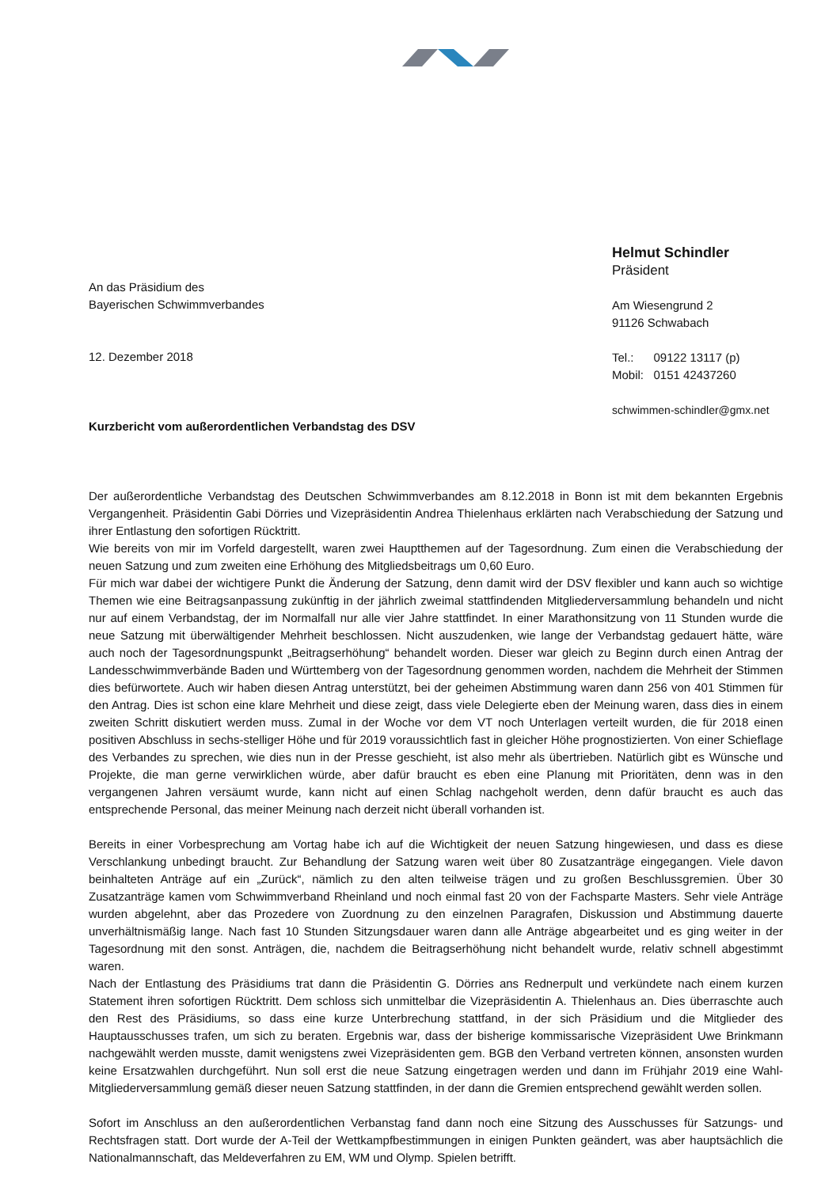An das Präsidium des
Bayerischen Schwimmverbandes
12. Dezember 2018
Kurzbericht vom außerordentlichen Verbandstag des DSV
Helmut Schindler
Präsident
Am Wiesengrund 2
91126 Schwabach
Tel.: 09122 13117 (p)
Mobil: 0151 42437260
schwimmen-schindler@gmx.net
Der außerordentliche Verbandstag des Deutschen Schwimmverbandes am 8.12.2018 in Bonn ist mit dem bekannten Ergebnis Vergangenheit. Präsidentin Gabi Dörries und Vizepräsidentin Andrea Thielenhaus erklärten nach Verabschiedung der Satzung und ihrer Entlastung den sofortigen Rücktritt.
Wie bereits von mir im Vorfeld dargestellt, waren zwei Hauptthemen auf der Tagesordnung. Zum einen die Verabschiedung der neuen Satzung und zum zweiten eine Erhöhung des Mitgliedsbeitrags um 0,60 Euro.
Für mich war dabei der wichtigere Punkt die Änderung der Satzung, denn damit wird der DSV flexibler und kann auch so wichtige Themen wie eine Beitragsanpassung zukünftig in der jährlich zweimal stattfindenden Mitgliederversammlung behandeln und nicht nur auf einem Verbandstag, der im Normalfall nur alle vier Jahre stattfindet. In einer Marathonsitzung von 11 Stunden wurde die neue Satzung mit überwältigender Mehrheit beschlossen. Nicht auszudenken, wie lange der Verbandstag gedauert hätte, wäre auch noch der Tagesordnungspunkt „Beitragserhöhung“ behandelt worden. Dieser war gleich zu Beginn durch einen Antrag der Landesschwimmverbände Baden und Württemberg von der Tagesordnung genommen worden, nachdem die Mehrheit der Stimmen dies befürwortete. Auch wir haben diesen Antrag unterstützt, bei der geheimen Abstimmung waren dann 256 von 401 Stimmen für den Antrag. Dies ist schon eine klare Mehrheit und diese zeigt, dass viele Delegierte eben der Meinung waren, dass dies in einem zweiten Schritt diskutiert werden muss. Zumal in der Woche vor dem VT noch Unterlagen verteilt wurden, die für 2018 einen positiven Abschluss in sechs-stelliger Höhe und für 2019 voraussichtlich fast in gleicher Höhe prognostizierten. Von einer Schieflage des Verbandes zu sprechen, wie dies nun in der Presse geschieht, ist also mehr als übertrieben. Natürlich gibt es Wünsche und Projekte, die man gerne verwirklichen würde, aber dafür braucht es eben eine Planung mit Prioritäten, denn was in den vergangenen Jahren versäumt wurde, kann nicht auf einen Schlag nachgeholt werden, denn dafür braucht es auch das entsprechende Personal, das meiner Meinung nach derzeit nicht überall vorhanden ist.
Bereits in einer Vorbesprechung am Vortag habe ich auf die Wichtigkeit der neuen Satzung hingewiesen, und dass es diese Verschlankung unbedingt braucht. Zur Behandlung der Satzung waren weit über 80 Zusatzanträge eingegangen. Viele davon beinhalteten Anträge auf ein „Zurück“, nämlich zu den alten teilweise trägen und zu großen Beschlussgremien. Über 30 Zusatzanträge kamen vom Schwimmverband Rheinland und noch einmal fast 20 von der Fachsparte Masters. Sehr viele Anträge wurden abgelehnt, aber das Prozedere von Zuordnung zu den einzelnen Paragrafen, Diskussion und Abstimmung dauerte unverhältnismäßig lange. Nach fast 10 Stunden Sitzungsdauer waren dann alle Anträge abgearbeitet und es ging weiter in der Tagesordnung mit den sonst. Anträgen, die, nachdem die Beitragserhöhung nicht behandelt wurde, relativ schnell abgestimmt waren.
Nach der Entlastung des Präsidiums trat dann die Präsidentin G. Dörries ans Rednerpult und verkündete nach einem kurzen Statement ihren sofortigen Rücktritt. Dem schloss sich unmittelbar die Vizepräsidentin A. Thielenhaus an. Dies überraschte auch den Rest des Präsidiums, so dass eine kurze Unterbrechung stattfand, in der sich Präsidium und die Mitglieder des Hauptausschusses trafen, um sich zu beraten. Ergebnis war, dass der bisherige kommissarische Vizepräsident Uwe Brinkmann nachgewählt werden musste, damit wenigstens zwei Vizepräsidenten gem. BGB den Verband vertreten können, ansonsten wurden keine Ersatzwahlen durchgeführt. Nun soll erst die neue Satzung eingetragen werden und dann im Frühjahr 2019 eine Wahl-Mitgliederversammlung gemäß dieser neuen Satzung stattfinden, in der dann die Gremien entsprechend gewählt werden sollen.
Sofort im Anschluss an den außerordentlichen Verbanstag fand dann noch eine Sitzung des Ausschusses für Satzungs- und Rechtsfragen statt. Dort wurde der A-Teil der Wettkampfbestimmungen in einigen Punkten geändert, was aber hauptsächlich die Nationalmannschaft, das Meldeverfahren zu EM, WM und Olymp. Spielen betrifft.